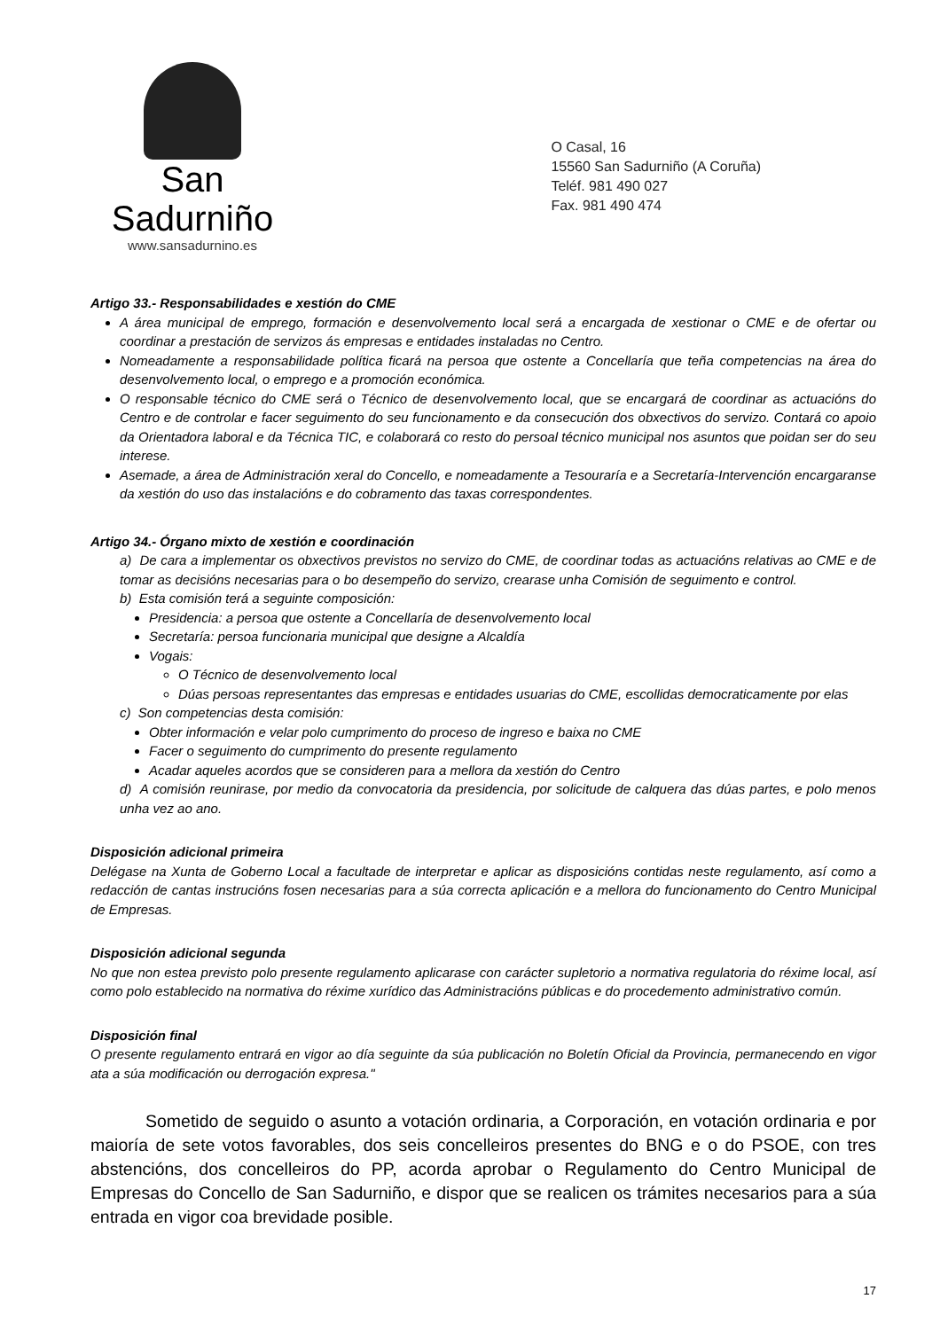San Sadurniño
www.sansadurnino.es
O Casal, 16
15560 San Sadurniño (A Coruña)
Teléf. 981 490 027
Fax. 981 490 474
Artigo 33.- Responsabilidades e xestión do CME
A área municipal de emprego, formación e desenvolvemento local será a encargada de xestionar o CME e de ofertar ou coordinar a prestación de servizos ás empresas e entidades instaladas no Centro.
Nomeadamente a responsabilidade política ficará na persoa que ostente a Concellaría que teña competencias na área do desenvolvemento local, o emprego e a promoción económica.
O responsable técnico do CME será o Técnico de desenvolvemento local, que se encargará de coordinar as actuacións do Centro e de controlar e facer seguimento do seu funcionamento e da consecución dos obxectivos do servizo. Contará co apoio da Orientadora laboral e da Técnica TIC, e colaborará co resto do persoal técnico municipal nos asuntos que poidan ser do seu interese.
Asemade, a área de Administración xeral do Concello, e nomeadamente a Tesouraría e a Secretaría-Intervención encargaranse da xestión do uso das instalacións e do cobramento das taxas correspondentes.
Artigo 34.- Órgano mixto de xestión e coordinación
a) De cara a implementar os obxectivos previstos no servizo do CME, de coordinar todas as actuacións relativas ao CME e de tomar as decisións necesarias para o bo desempeño do servizo, crearase unha Comisión de seguimento e control.
b) Esta comisión terá a seguinte composición:
Presidencia: a persoa que ostente a Concellaría de desenvolvemento local
Secretaría: persoa funcionaria municipal que designe a Alcaldía
Vogais:
O Técnico de desenvolvemento local
Dúas persoas representantes das empresas e entidades usuarias do CME, escollidas democraticamente por elas
c) Son competencias desta comisión:
Obter información e velar polo cumprimento do proceso de ingreso e baixa no CME
Facer o seguimento do cumprimento do presente regulamento
Acadar aqueles acordos que se consideren para a mellora da xestión do Centro
d) A comisión reunirase, por medio da convocatoria da presidencia, por solicitude de calquera das dúas partes, e polo menos unha vez ao ano.
Disposición adicional primeira
Delégase na Xunta de Goberno Local a facultade de interpretar e aplicar as disposicións contidas neste regulamento, así como a redacción de cantas instrucións fosen necesarias para a súa correcta aplicación e a mellora do funcionamento do Centro Municipal de Empresas.
Disposición adicional segunda
No que non estea previsto polo presente regulamento aplicarase con carácter supletorio a normativa regulatoria do réxime local, así como polo establecido na normativa do réxime xurídico das Administracións públicas e do procedemento administrativo común.
Disposición final
O presente regulamento entrará en vigor ao día seguinte da súa publicación no Boletín Oficial da Provincia, permanecendo en vigor ata a súa modificación ou derrogación expresa."
Sometido de seguido o asunto a votación ordinaria, a Corporación, en votación ordinaria e por maioría de sete votos favorables, dos seis concelleiros presentes do BNG e o do PSOE, con tres abstencións, dos concelleiros do PP, acorda aprobar o Regulamento do Centro Municipal de Empresas do Concello de San Sadurniño, e dispor que se realicen os trámites necesarios para a súa entrada en vigor coa brevidade posible.
17